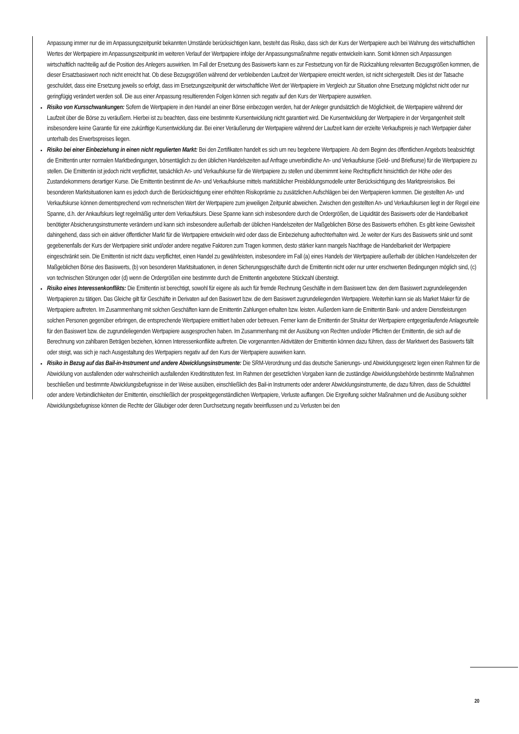Anpassung immer nur die im Anpassungszeitpunkt bekannten Umstände berücksichtigen kann, besteht das Risiko, dass sich der Kurs der Wertpapiere auch bei Wahrung des wirtschaftlichen Wertes der Wertpapiere im Anpassungszeitpunkt im weiteren Verlauf der Wertpapiere infolge der Anpassungsmaßnahme negativ entwickeln kann. Somit können sich Anpassungen wirtschaftlich nachteilig auf die Position des Anlegers auswirken. Im Fall der Ersetzung des Basiswerts kann es zur Festsetzung von für die Rückzahlung relevanten Bezugsgrößen kommen, die dieser Ersatzbasiswert noch nicht erreicht hat. Ob diese Bezugsgrößen während der verbleibenden Laufzeit der Wertpapiere erreicht werden, ist nicht sichergestellt. Dies ist der Tatsache geschuldet, dass eine Ersetzung jeweils so erfolgt, dass im Ersetzungszeitpunkt der wirtschaftliche Wert der Wertpapiere im Vergleich zur Situation ohne Ersetzung möglichst nicht oder nur geringfügig verändert werden soll. Die aus einer Anpassung resultierenden Folgen können sich negativ auf den Kurs der Wertpapiere auswirken.
Risiko von Kursschwankungen: Sofern die Wertpapiere in den Handel an einer Börse einbezogen werden, hat der Anleger grundsätzlich die Möglichkeit, die Wertpapiere während der Laufzeit über die Börse zu veräußern. Hierbei ist zu beachten, dass eine bestimmte Kursentwicklung nicht garantiert wird. Die Kursentwicklung der Wertpapiere in der Vergangenheit stellt insbesondere keine Garantie für eine zukünftige Kursentwicklung dar. Bei einer Veräußerung der Wertpapiere während der Laufzeit kann der erzielte Verkaufspreis je nach Wertpapier daher unterhalb des Erwerbspreises liegen.
Risiko bei einer Einbeziehung in einen nicht regulierten Markt: Bei den Zertifikaten handelt es sich um neu begebene Wertpapiere. Ab dem Beginn des öffentlichen Angebots beabsichtigt die Emittentin unter normalen Marktbedingungen, börsentäglich zu den üblichen Handelszeiten auf Anfrage unverbindliche An- und Verkaufskurse (Geld- und Briefkurse) für die Wertpapiere zu stellen. Die Emittentin ist jedoch nicht verpflichtet, tatsächlich An- und Verkaufskurse für die Wertpapiere zu stellen und übernimmt keine Rechtspflicht hinsichtlich der Höhe oder des Zustandekommens derartiger Kurse. Die Emittentin bestimmt die An- und Verkaufskurse mittels marktüblicher Preisbildungsmodelle unter Berücksichtigung des Marktpreisrisikos. Bei besonderen Marktsituationen kann es jedoch durch die Berücksichtigung einer erhöhten Risikoprämie zu zusätzlichen Aufschlägen bei den Wertpapieren kommen. Die gestellten An- und Verkaufskurse können dementsprechend vom rechnerischen Wert der Wertpapiere zum jeweiligen Zeitpunkt abweichen. Zwischen den gestellten An- und Verkaufskursen liegt in der Regel eine Spanne, d.h. der Ankaufskurs liegt regelmäßig unter dem Verkaufskurs. Diese Spanne kann sich insbesondere durch die Ordergrößen, die Liquidität des Basiswerts oder die Handelbarkeit benötigter Absicherungsinstrumente verändern und kann sich insbesondere außerhalb der üblichen Handelszeiten der Maßgeblichen Börse des Basiswerts erhöhen. Es gibt keine Gewissheit dahingehend, dass sich ein aktiver öffentlicher Markt für die Wertpapiere entwickeln wird oder dass die Einbeziehung aufrechterhalten wird. Je weiter der Kurs des Basiswerts sinkt und somit gegebenenfalls der Kurs der Wertpapiere sinkt und/oder andere negative Faktoren zum Tragen kommen, desto stärker kann mangels Nachfrage die Handelbarkeit der Wertpapiere eingeschränkt sein. Die Emittentin ist nicht dazu verpflichtet, einen Handel zu gewährleisten, insbesondere im Fall (a) eines Handels der Wertpapiere außerhalb der üblichen Handelszeiten der Maßgeblichen Börse des Basiswerts, (b) von besonderen Marktsituationen, in denen Sicherungsgeschäfte durch die Emittentin nicht oder nur unter erschwerten Bedingungen möglich sind, (c) von technischen Störungen oder (d) wenn die Ordergrößen eine bestimmte durch die Emittentin angebotene Stückzahl übersteigt.
Risiko eines Interessenkonflikts: Die Emittentin ist berechtigt, sowohl für eigene als auch für fremde Rechnung Geschäfte in dem Basiswert bzw. den dem Basiswert zugrundeliegenden Wertpapieren zu tätigen. Das Gleiche gilt für Geschäfte in Derivaten auf den Basiswert bzw. die dem Basiswert zugrundeliegenden Wertpapiere. Weiterhin kann sie als Market Maker für die Wertpapiere auftreten. Im Zusammenhang mit solchen Geschäften kann die Emittentin Zahlungen erhalten bzw. leisten. Außerdem kann die Emittentin Bank- und andere Dienstleistungen solchen Personen gegenüber erbringen, die entsprechende Wertpapiere emittiert haben oder betreuen. Ferner kann die Emittentin der Struktur der Wertpapiere entgegenlaufende Anlageurteile für den Basiswert bzw. die zugrundeliegenden Wertpapiere ausgesprochen haben. Im Zusammenhang mit der Ausübung von Rechten und/oder Pflichten der Emittentin, die sich auf die Berechnung von zahlbaren Beträgen beziehen, können Interessenkonflikte auftreten. Die vorgenannten Aktivitäten der Emittentin können dazu führen, dass der Marktwert des Basiswerts fällt oder steigt, was sich je nach Ausgestaltung des Wertpapiers negativ auf den Kurs der Wertpapiere auswirken kann.
Risiko in Bezug auf das Bail-in-Instrument und andere Abwicklungsinstrumente: Die SRM-Verordnung und das deutsche Sanierungs- und Abwicklungsgesetz legen einen Rahmen für die Abwicklung von ausfallenden oder wahrscheinlich ausfallenden Kreditinstituten fest. Im Rahmen der gesetzlichen Vorgaben kann die zuständige Abwicklungsbehörde bestimmte Maßnahmen beschließen und bestimmte Abwicklungsbefugnisse in der Weise ausüben, einschließlich des Bail-in Instruments oder anderer Abwicklungsinstrumente, die dazu führen, dass die Schuldtitel oder andere Verbindlichkeiten der Emittentin, einschließlich der prospektgegenständlichen Wertpapiere, Verluste auffangen. Die Ergreifung solcher Maßnahmen und die Ausübung solcher Abwicklungsbefugnisse können die Rechte der Gläubiger oder deren Durchsetzung negativ beeinflussen und zu Verlusten bei den
20